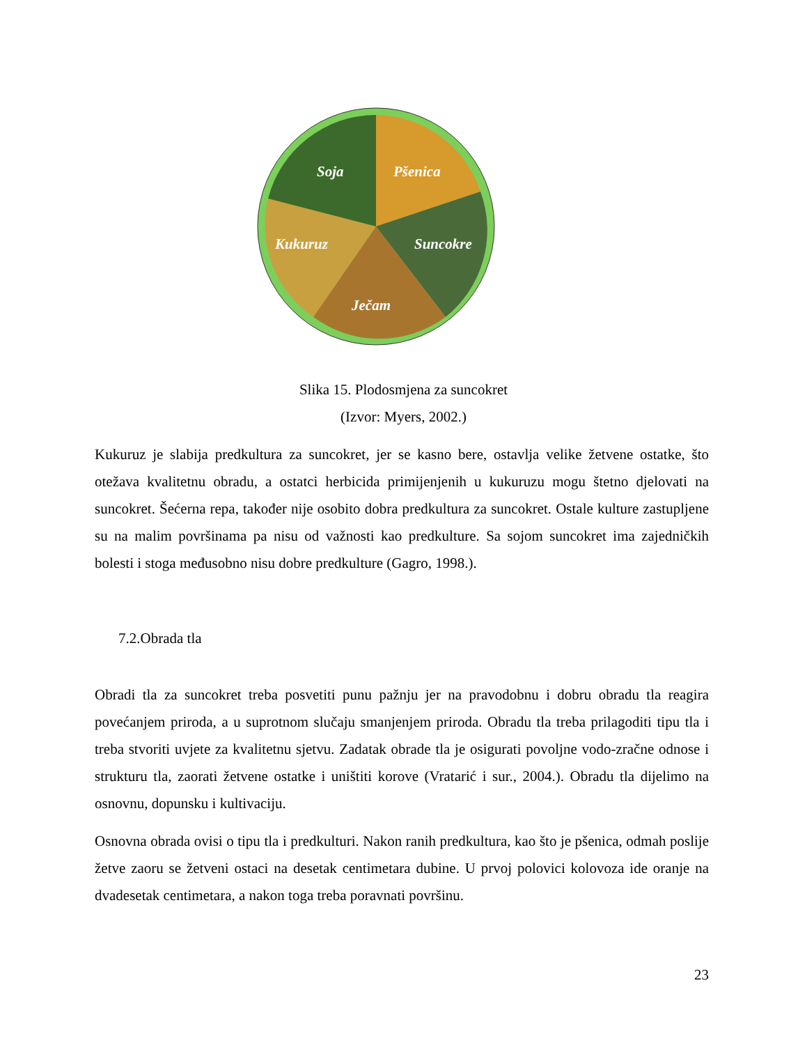Soja
Pšenica
Suncokre
Ječam
Kukuruz
Slika 15. Plodosmjena za suncokret
(Izvor: Myers, 2002.)
Kukuruz je slabija predkultura za suncokret, jer se kasno bere, ostavlja velike žetvene ostatke, što otežava kvalitetnu obradu, a ostatci herbicida primijenjenih u kukuruzu mogu štetno djelovati na suncokret. Šećerna repa, također nije osobito dobra predkultura za suncokret. Ostale kulture zastupljene su na malim površinama pa nisu od važnosti kao predkulture. Sa sojom suncokret ima zajedničkih bolesti i stoga međusobno nisu dobre predkulture (Gagro, 1998.).
7.2.Obrada tla
Obradi tla za suncokret treba posvetiti punu pažnju jer na pravodobnu i dobru obradu tla reagira povećanjem priroda, a u suprotnom slučaju smanjenjem priroda. Obradu tla treba prilagoditi tipu tla i treba stvoriti uvjete za kvalitetnu sjetvu. Zadatak obrade tla je osigurati povoljne vodo-zračne odnose i strukturu tla, zaorati žetvene ostatke i uništiti korove (Vratarić i sur., 2004.). Obradu tla dijelimo na osnovnu, dopunsku i kultivaciju.
Osnovna obrada ovisi o tipu tla i predkulturi. Nakon ranih predkultura, kao što je pšenica, odmah poslije žetve zaoru se žetveni ostaci na desetak centimetara dubine. U prvoj polovici kolovoza ide oranje na dvadesetak centimetara, a nakon toga treba poravnati površinu.
23